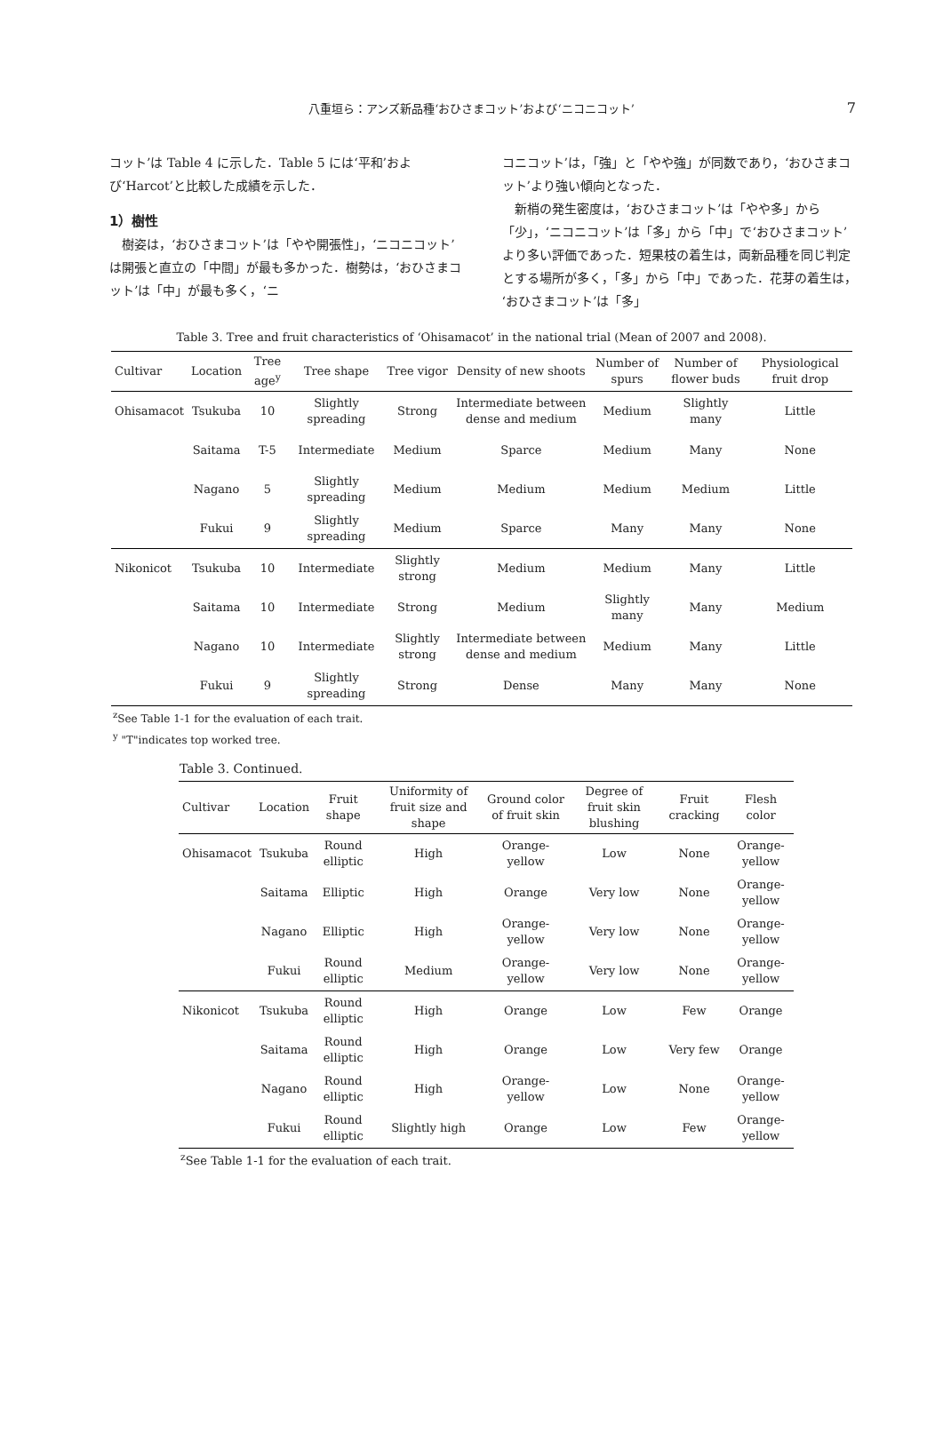八重垣ら：アンズ新品種‘おひさまコット’および‘ニコニコット’ 7
コット’は Table 4 に示した．Table 5 には‘平和’および‘Harcot’と比較した成績を示した．
1）樹性
　樹姿は，‘おひさまコット’は「やや開張性」，‘ニコニコット’は開張と直立の「中間」が最も多かった．樹勢は，‘おひさまコット’は「中」が最も多く，‘ニ
コニコット’は，「強」と「やや強」が同数であり，‘おひさまコット’より強い傾向となった．
　新梢の発生密度は，‘おひさまコット’は「やや多」から「少」，‘ニコニコット’は「多」から「中」で‘おひさまコット’より多い評価であった．短果枝の着生は，両新品種を同じ判定とする場所が多く，「多」から「中」であった．花芽の着生は，‘おひさまコット’は「多」
Table 3. Tree and fruit characteristics of ‘Ohisamacot’ in the national trial (Mean of 2007 and 2008).
| Cultivar | Location | Tree age<sup>y</sup> | Tree shape | Tree vigor | Density of new shoots | Number of spurs | Number of flower buds | Physiological fruit drop |
| --- | --- | --- | --- | --- | --- | --- | --- | --- |
| Ohisamacot | Tsukuba | 10 | Slightly spreading | Strong | Intermediate between dense and medium | Medium | Slightly many | Little |
| | Saitama | T-5 | Intermediate | Medium | Sparce | Medium | Many | None |
| | Nagano | 5 | Slightly spreading | Medium | Medium | Medium | Medium | Little |
| | Fukui | 9 | Slightly spreading | Medium | Sparce | Many | Many | None |
| Nikonicot | Tsukuba | 10 | Intermediate | Slightly strong | Medium | Medium | Many | Little |
| | Saitama | 10 | Intermediate | Strong | Medium | Slightly many | Many | Medium |
| | Nagano | 10 | Intermediate | Slightly strong | Intermediate between dense and medium | Medium | Many | Little |
| | Fukui | 9 | Slightly spreading | Strong | Dense | Many | Many | None |
<sup>z</sup> See Table 1-1 for the evaluation of each trait.
<sup>y</sup> "T"indicates top worked tree.
Table 3. Continued.
| Cultivar | Location | Fruit shape | Uniformity of fruit size and shape | Ground color of fruit skin | Degree of fruit skin blushing | Fruit cracking | Flesh color |
| --- | --- | --- | --- | --- | --- | --- | --- |
| Ohisamacot | Tsukuba | Round elliptic | High | Orange-yellow | Low | None | Orange-yellow |
| | Saitama | Elliptic | High | Orange | Very low | None | Orange-yellow |
| | Nagano | Elliptic | High | Orange-yellow | Very low | None | Orange-yellow |
| | Fukui | Round elliptic | Medium | Orange-yellow | Very low | None | Orange-yellow |
| Nikonicot | Tsukuba | Round elliptic | High | Orange | Low | Few | Orange |
| | Saitama | Round elliptic | High | Orange | Low | Very few | Orange |
| | Nagano | Round elliptic | High | Orange-yellow | Low | None | Orange-yellow |
| | Fukui | Round elliptic | Slightly high | Orange | Low | Few | Orange-yellow |
<sup>z</sup> See Table 1-1 for the evaluation of each trait.